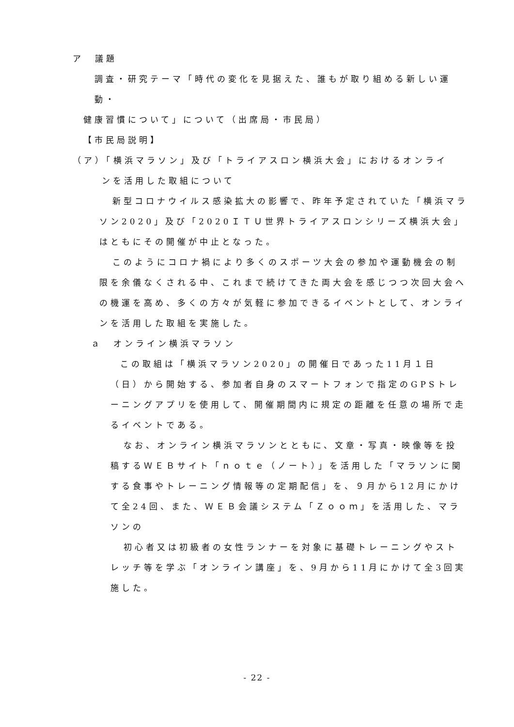ア　議題
調査・研究テーマ「時代の変化を見据えた、誰もが取り組める新しい運動・
健康習慣について」について（出席局・市民局）
【市民局説明】
（ア）「横浜マラソン」及び「トライアスロン横浜大会」におけるオンライ
ンを活用した取組について
新型コロナウイルス感染拡大の影響で、昨年予定されていた「横浜マラソン2020」及び「2020ＩＴＵ世界トライアスロンシリーズ横浜大会」はともにその開催が中止となった。
このようにコロナ禍により多くのスポーツ大会の参加や運動機会の制限を余儀なくされる中、これまで続けてきた両大会を感じつつ次回大会への機運を高め、多くの方々が気軽に参加できるイベントとして、オンラインを活用した取組を実施した。
ａ　オンライン横浜マラソン
この取組は「横浜マラソン2020」の開催日であった11月１日（日）から開始する、参加者自身のスマートフォンで指定のGPSトレーニングアプリを使用して、開催期間内に規定の距離を任意の場所で走るイベントである。
なお、オンライン横浜マラソンとともに、文章・写真・映像等を投稿するＷＥＢサイト「ｎｏｔｅ（ノート）」を活用した「マラソンに関する食事やトレーニング情報等の定期配信」を、９月から12月にかけて全24回、また、ＷＥＢ会議システム「Ｚｏｏｍ」を活用した、マラソンの
初心者又は初級者の女性ランナーを対象に基礎トレーニングやストレッチ等を学ぶ「オンライン講座」を、9月から11月にかけて全3回実施した。
- 22 -